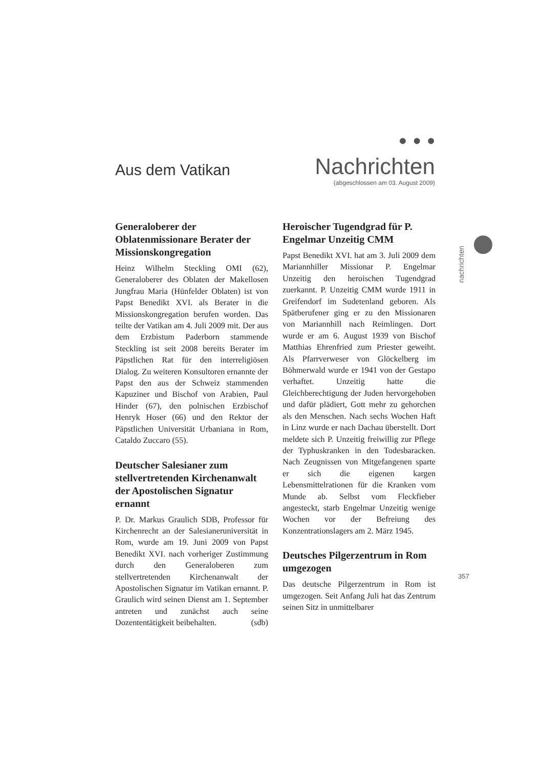• • • Nachrichten
(abgeschlossen am 03. August 2009)
Aus dem Vatikan
nachrichten
Generaloberer der Oblatenmissionare Berater der Missionskongregation
Heinz Wilhelm Steckling OMI (62), Generaloberer des Oblaten der Makellosen Jungfrau Maria (Hünfelder Oblaten) ist von Papst Benedikt XVI. als Berater in die Missionskongregation berufen worden. Das teilte der Vatikan am 4. Juli 2009 mit. Der aus dem Erzbistum Paderborn stammende Steckling ist seit 2008 bereits Berater im Päpstlichen Rat für den interreligiösen Dialog. Zu weiteren Konsultoren ernannte der Papst den aus der Schweiz stammenden Kapuziner und Bischof von Arabien, Paul Hinder (67), den polnischen Erzbischof Henryk Hoser (66) und den Rektor der Päpstlichen Universität Urbaniana in Rom, Cataldo Zuccaro (55).
Deutscher Salesianer zum stellvertretenden Kirchenanwalt der Apostolischen Signatur ernannt
P. Dr. Markus Graulich SDB, Professor für Kirchenrecht an der Salesianeruniversität in Rom, wurde am 19. Juni 2009 von Papst Benedikt XVI. nach vorheriger Zustimmung durch den Generaloberen zum stellvertretenden Kirchenanwalt der Apostolischen Signatur im Vatikan ernannt. P. Graulich wird seinen Dienst am 1. September antreten und zunächst auch seine Dozententätigkeit beibehalten. (sdb)
Heroischer Tugendgrad für P. Engelmar Unzeitig CMM
Papst Benedikt XVI. hat am 3. Juli 2009 dem Mariannhiller Missionar P. Engelmar Unzeitig den heroischen Tugendgrad zuerkannt. P. Unzeitig CMM wurde 1911 in Greifendorf im Sudetenland geboren. Als Spätberufener ging er zu den Missionaren von Mariannhill nach Reimlingen. Dort wurde er am 6. August 1939 von Bischof Matthias Ehrenfried zum Priester geweiht. Als Pfarrverweser von Glöckelberg im Böhmerwald wurde er 1941 von der Gestapo verhaftet. Unzeitig hatte die Gleichberechtigung der Juden hervorgehoben und dafür plädiert, Gott mehr zu gehorchen als den Menschen. Nach sechs Wochen Haft in Linz wurde er nach Dachau überstellt. Dort meldete sich P. Unzeitig freiwillig zur Pflege der Typhuskranken in den Todesbaracken. Nach Zeugnissen von Mitgefangenen sparte er sich die eigenen kargen Lebensmittelrationen für die Kranken vom Munde ab. Selbst vom Fleckfieber angesteckt, starb Engelmar Unzeitig wenige Wochen vor der Befreiung des Konzentrationslagers am 2. März 1945.
Deutsches Pilgerzentrum in Rom umgezogen
Das deutsche Pilgerzentrum in Rom ist umgezogen. Seit Anfang Juli hat das Zentrum seinen Sitz in unmittelbarer
357